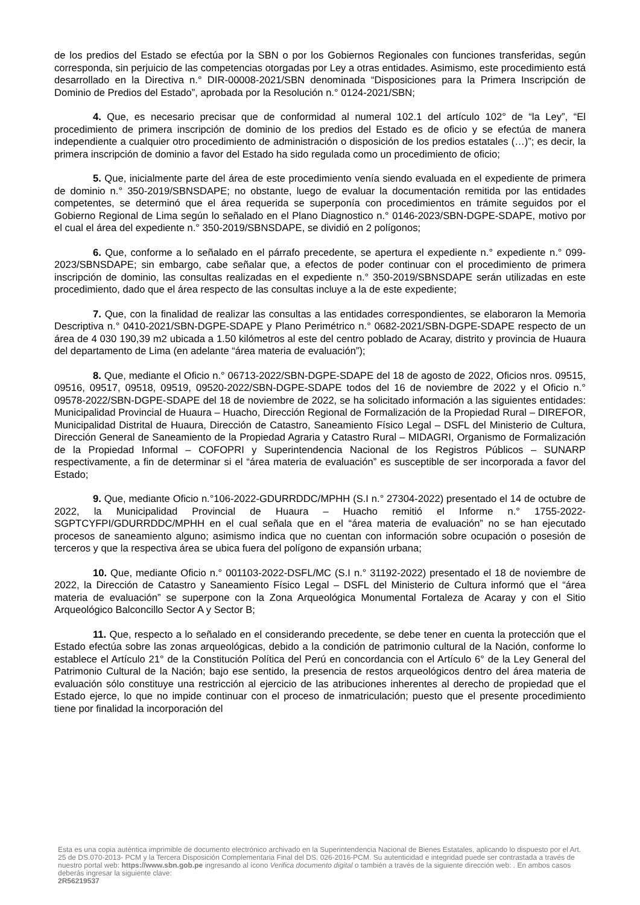de los predios del Estado se efectúa por la SBN o por los Gobiernos Regionales con funciones transferidas, según corresponda, sin perjuicio de las competencias otorgadas por Ley a otras entidades. Asimismo, este procedimiento está desarrollado en la Directiva n.° DIR-00008-2021/SBN denominada “Disposiciones para la Primera Inscripción de Dominio de Predios del Estado”, aprobada por la Resolución n.° 0124-2021/SBN;
4. Que, es necesario precisar que de conformidad al numeral 102.1 del artículo 102° de “la Ley”, “El procedimiento de primera inscripción de dominio de los predios del Estado es de oficio y se efectúa de manera independiente a cualquier otro procedimiento de administración o disposición de los predios estatales (…)”; es decir, la primera inscripción de dominio a favor del Estado ha sido regulada como un procedimiento de oficio;
5. Que, inicialmente parte del área de este procedimiento venía siendo evaluada en el expediente de primera de dominio n.° 350-2019/SBNSDAPE; no obstante, luego de evaluar la documentación remitida por las entidades competentes, se determinó que el área requerida se superponía con procedimientos en trámite seguidos por el Gobierno Regional de Lima según lo señalado en el Plano Diagnostico n.° 0146-2023/SBN-DGPE-SDAPE, motivo por el cual el área del expediente n.° 350-2019/SBNSDAPE, se dividió en 2 polígonos;
6. Que, conforme a lo señalado en el párrafo precedente, se apertura el expediente n.° expediente n.° 099-2023/SBNSDAPE; sin embargo, cabe señalar que, a efectos de poder continuar con el procedimiento de primera inscripción de dominio, las consultas realizadas en el expediente n.° 350-2019/SBNSDAPE serán utilizadas en este procedimiento, dado que el área respecto de las consultas incluye a la de este expediente;
7. Que, con la finalidad de realizar las consultas a las entidades correspondientes, se elaboraron la Memoria Descriptiva n.° 0410-2021/SBN-DGPE-SDAPE y Plano Perimétrico n.° 0682-2021/SBN-DGPE-SDAPE respecto de un área de 4 030 190,39 m2 ubicada a 1.50 kilómetros al este del centro poblado de Acaray, distrito y provincia de Huaura del departamento de Lima (en adelante “área materia de evaluación”);
8. Que, mediante el Oficio n.° 06713-2022/SBN-DGPE-SDAPE del 18 de agosto de 2022, Oficios nros. 09515, 09516, 09517, 09518, 09519, 09520-2022/SBN-DGPE-SDAPE todos del 16 de noviembre de 2022 y el Oficio n.° 09578-2022/SBN-DGPE-SDAPE del 18 de noviembre de 2022, se ha solicitado información a las siguientes entidades: Municipalidad Provincial de Huaura – Huacho, Dirección Regional de Formalización de la Propiedad Rural – DIREFOR, Municipalidad Distrital de Huaura, Dirección de Catastro, Saneamiento Físico Legal – DSFL del Ministerio de Cultura, Dirección General de Saneamiento de la Propiedad Agraria y Catastro Rural – MIDAGRI, Organismo de Formalización de la Propiedad Informal – COFOPRI y Superintendencia Nacional de los Registros Públicos – SUNARP respectivamente, a fin de determinar si el “área materia de evaluación” es susceptible de ser incorporada a favor del Estado;
9. Que, mediante Oficio n.°106-2022-GDURRDDC/MPHH (S.I n.° 27304-2022) presentado el 14 de octubre de 2022, la Municipalidad Provincial de Huaura – Huacho remitió el Informe n.° 1755-2022-SGPTCYFPI/GDURRDDC/MPHH en el cual señala que en el “área materia de evaluación” no se han ejecutado procesos de saneamiento alguno; asimismo indica que no cuentan con información sobre ocupación o posesión de terceros y que la respectiva área se ubica fuera del polígono de expansión urbana;
10. Que, mediante Oficio n.° 001103-2022-DSFL/MC (S.I n.° 31192-2022) presentado el 18 de noviembre de 2022, la Dirección de Catastro y Saneamiento Físico Legal – DSFL del Ministerio de Cultura informó que el “área materia de evaluación” se superpone con la Zona Arqueológica Monumental Fortaleza de Acaray y con el Sitio Arqueológico Balconcillo Sector A y Sector B;
11. Que, respecto a lo señalado en el considerando precedente, se debe tener en cuenta la protección que el Estado efectúa sobre las zonas arqueológicas, debido a la condición de patrimonio cultural de la Nación, conforme lo establece el Artículo 21° de la Constitución Política del Perú en concordancia con el Artículo 6° de la Ley General del Patrimonio Cultural de la Nación; bajo ese sentido, la presencia de restos arqueológicos dentro del área materia de evaluación sólo constituye una restricción al ejercicio de las atribuciones inherentes al derecho de propiedad que el Estado ejerce, lo que no impide continuar con el proceso de inmatriculación; puesto que el presente procedimiento tiene por finalidad la incorporación del
Esta es una copia auténtica imprimible de documento electrónico archivado en la Superintendencia Nacional de Bienes Estatales, aplicando lo dispuesto por el Art. 25 de DS.070-2013- PCM y la Tercera Disposición Complementaria Final del DS. 026-2016-PCM. Su autenticidad e integridad puede ser contrastada a través de nuestro portal web: https://www.sbn.gob.pe ingresando al ícono Verifica documento digital o también a través de la siguiente dirección web: . En ambos casos deberás ingresar la siguiente clave:
2R56219537